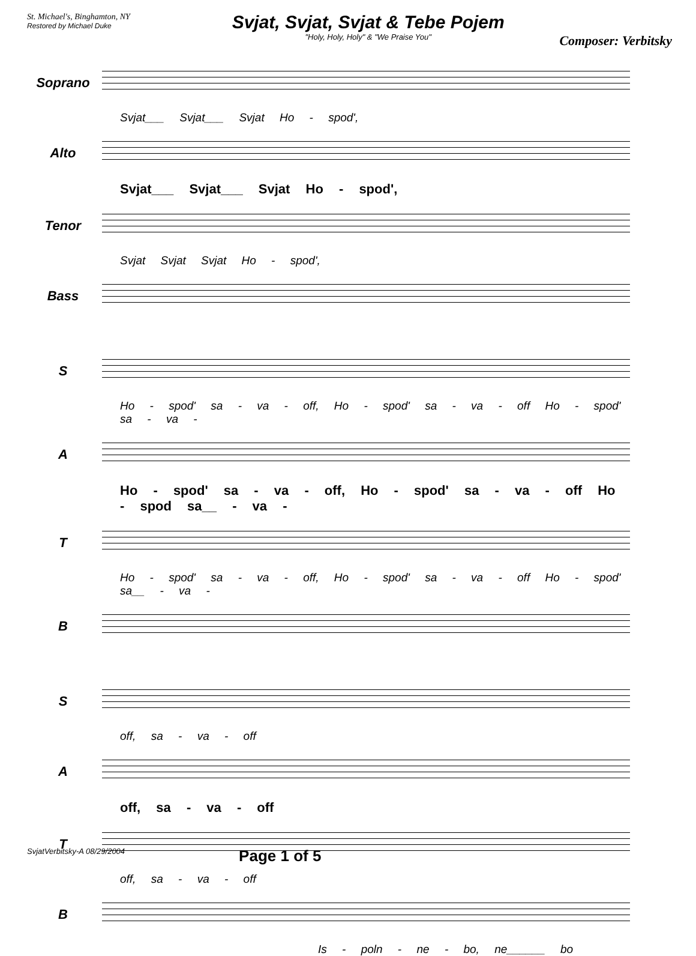St. Michael's, Binghamton, NY
Restored by Michael Duke
Svjat, Svjat, Svjat & Tebe Pojem
"Holy, Holy, Holy" & "We Praise You"
Composer: Verbitsky
Soprano
Svjat___ Svjat___ Svjat Ho - spod',
Alto
Svjat___ Svjat___ Svjat Ho - spod',
Tenor
Svjat Svjat Svjat Ho - spod',
Bass
S
Ho - spod' sa - va - off, Ho - spod' sa - va - off Ho - spod' sa - va -
A
Ho - spod' sa - va - off, Ho - spod' sa - va - off Ho - spod sa__ - va -
T
Ho - spod' sa - va - off, Ho - spod' sa - va - off Ho - spod' sa__ - va -
B
S
off, sa - va - off
A
off, sa - va - off
T
off, sa - va - off
B
Is - poln - ne - bo, ne______ bo
SvjatVerbitsky-A 08/29/2004 Page 1 of 5